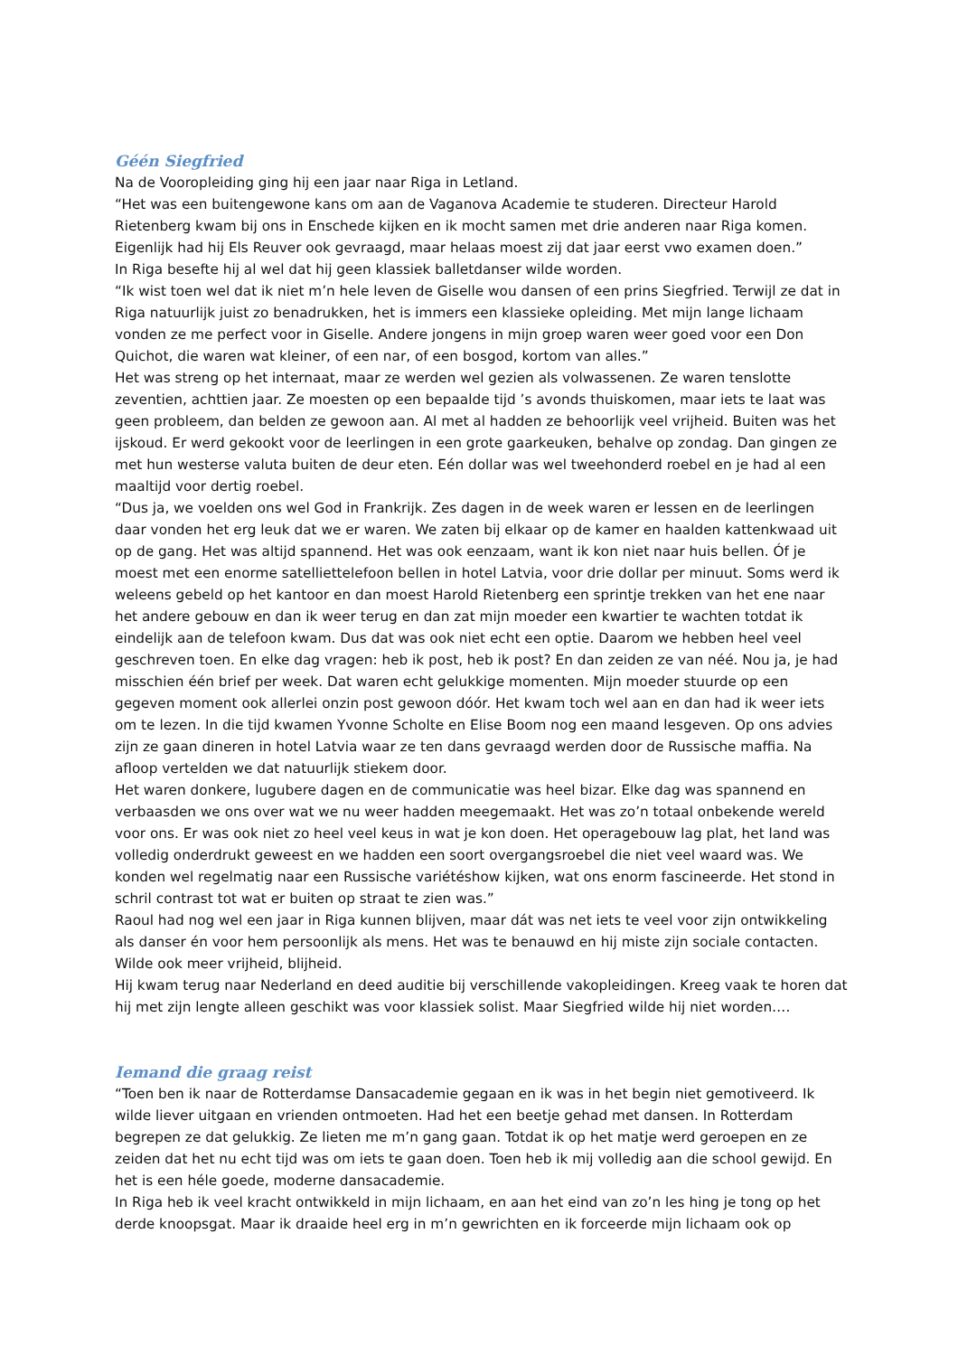Géén Siegfried
Na de Vooropleiding ging hij een jaar naar Riga in Letland.
“Het was een buitengewone kans om aan de Vaganova Academie te studeren. Directeur Harold Rietenberg kwam bij ons in Enschede kijken en ik mocht samen met drie anderen naar Riga komen. Eigenlijk had hij Els Reuver ook gevraagd, maar helaas moest zij dat jaar eerst vwo examen doen.”
In Riga besefte hij al wel dat hij geen klassiek balletdanser wilde worden.
“Ik wist toen wel dat ik niet m’n hele leven de Giselle wou dansen of een prins Siegfried. Terwijl ze dat in Riga natuurlijk juist zo benadrukken, het is immers een klassieke opleiding. Met mijn lange lichaam vonden ze me perfect voor in Giselle. Andere jongens in mijn groep waren weer goed voor een Don Quichot, die waren wat kleiner, of een nar, of een bosgod, kortom van alles.”
Het was streng op het internaat, maar ze werden wel gezien als volwassenen. Ze waren tenslotte zeventien, achttien jaar. Ze moesten op een bepaalde tijd ’s avonds thuiskomen, maar iets te laat was geen probleem, dan belden ze gewoon aan. Al met al hadden ze behoorlijk veel vrijheid. Buiten was het ijskoud. Er werd gekookt voor de leerlingen in een grote gaarkeuken, behalve op zondag. Dan gingen ze met hun westerse valuta buiten de deur eten. Eén dollar was wel tweehonderd roebel en je had al een maaltijd voor dertig roebel.
“Dus ja, we voelden ons wel God in Frankrijk. Zes dagen in de week waren er lessen en de leerlingen daar vonden het erg leuk dat we er waren. We zaten bij elkaar op de kamer en haalden kattenkwaad uit op de gang. Het was altijd spannend. Het was ook eenzaam, want ik kon niet naar huis bellen. Óf je moest met een enorme satelliettelefoon bellen in hotel Latvia, voor drie dollar per minuut. Soms werd ik weleens gebeld op het kantoor en dan moest Harold Rietenberg een sprintje trekken van het ene naar het andere gebouw en dan ik weer terug en dan zat mijn moeder een kwartier te wachten totdat ik eindelijk aan de telefoon kwam. Dus dat was ook niet echt een optie. Daarom we hebben heel veel geschreven toen. En elke dag vragen: heb ik post, heb ik post? En dan zeiden ze van néé. Nou ja, je had misschien één brief per week. Dat waren echt gelukkige momenten. Mijn moeder stuurde op een gegeven moment ook allerlei onzin post gewoon dóór. Het kwam toch wel aan en dan had ik weer iets om te lezen. In die tijd kwamen Yvonne Scholte en Elise Boom nog een maand lesgeven. Op ons advies zijn ze gaan dineren in hotel Latvia waar ze ten dans gevraagd werden door de Russische maffia. Na afloop vertelden we dat natuurlijk stiekem door.
Het waren donkere, lugubere dagen en de communicatie was heel bizar. Elke dag was spannend en verbaasden we ons over wat we nu weer hadden meegemaakt. Het was zo’n totaal onbekende wereld voor ons. Er was ook niet zo heel veel keus in wat je kon doen. Het operagebouw lag plat, het land was volledig onderdrukt geweest en we hadden een soort overgangsroebel die niet veel waard was. We konden wel regelmatig naar een Russische variétéshow kijken, wat ons enorm fascineerde. Het stond in schril contrast tot wat er buiten op straat te zien was.”
Raoul had nog wel een jaar in Riga kunnen blijven, maar dát was net iets te veel voor zijn ontwikkeling als danser én voor hem persoonlijk als mens. Het was te benauwd en hij miste zijn sociale contacten. Wilde ook meer vrijheid, blijheid.
Hij kwam terug naar Nederland en deed auditie bij verschillende vakopleidingen. Kreeg vaak te horen dat hij met zijn lengte alleen geschikt was voor klassiek solist. Maar Siegfried wilde hij niet worden….
Iemand die graag reist
“Toen ben ik naar de Rotterdamse Dansacademie gegaan en ik was in het begin niet gemotiveerd. Ik wilde liever uitgaan en vrienden ontmoeten. Had het een beetje gehad met dansen. In Rotterdam begrepen ze dat gelukkig. Ze lieten me m’n gang gaan. Totdat ik op het matje werd geroepen en ze zeiden dat het nu echt tijd was om iets te gaan doen. Toen heb ik mij volledig aan die school gewijd. En het is een héle goede, moderne dansacademie.
In Riga heb ik veel kracht ontwikkeld in mijn lichaam, en aan het eind van zo’n les hing je tong op het derde knoopsgat. Maar ik draaide heel erg in m’n gewrichten en ik forceerde mijn lichaam ook op